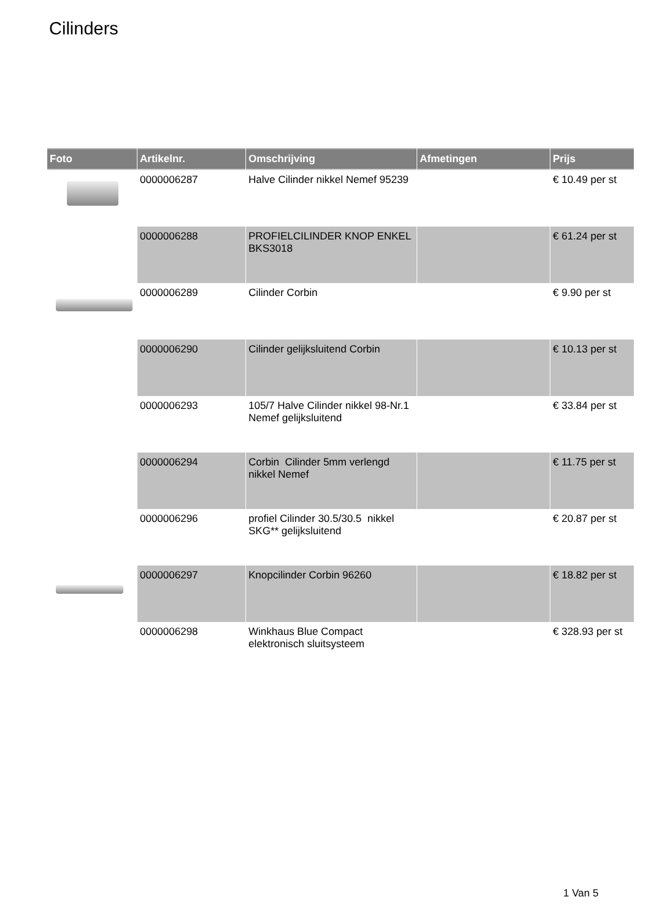Cilinders
| Foto | Artikelnr. | Omschrijving | Afmetingen | Prijs |
| --- | --- | --- | --- | --- |
| | 0000006287 | Halve Cilinder nikkel Nemef 95239 | | € 10.49 per st |
| | 0000006288 | PROFIELCILINDER KNOP ENKEL BKS3018 | | € 61.24 per st |
| | 0000006289 | Cilinder Corbin | | € 9.90 per st |
| | 0000006290 | Cilinder gelijksluitend Corbin | | € 10.13 per st |
| | 0000006293 | 105/7 Halve Cilinder nikkel 98-Nr.1 Nemef gelijksluitend | | € 33.84 per st |
| | 0000006294 | Corbin Cilinder 5mm verlengd nikkel Nemef | | € 11.75 per st |
| | 0000006296 | profiel Cilinder 30.5/30.5 nikkel SKG** gelijksluitend | | € 20.87 per st |
| | 0000006297 | Knopcilinder Corbin 96260 | | € 18.82 per st |
| | 0000006298 | Winkhaus Blue Compact elektronisch sluitsysteem | | € 328.93 per st |
1 Van 5